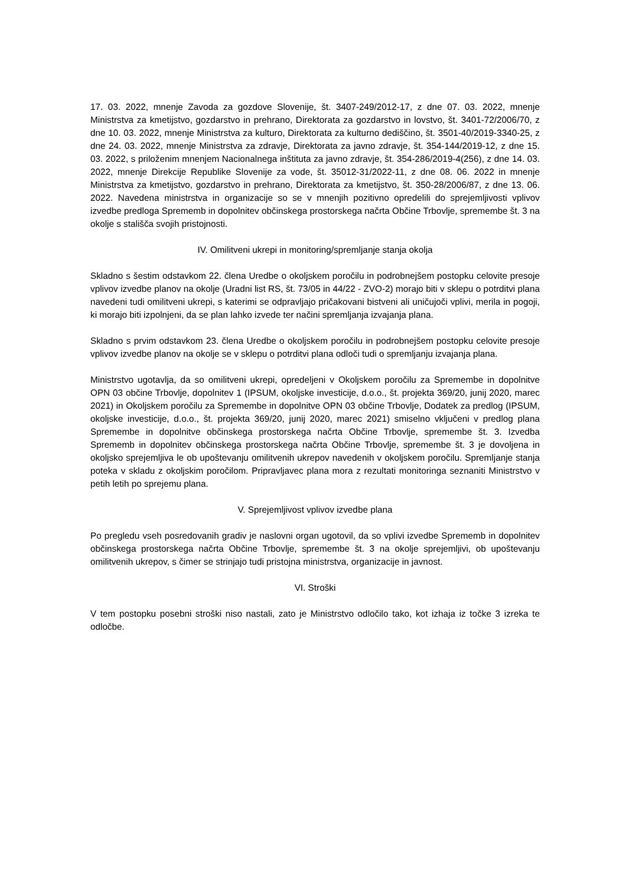17. 03. 2022, mnenje Zavoda za gozdove Slovenije, št. 3407-249/2012-17, z dne 07. 03. 2022, mnenje Ministrstva za kmetijstvo, gozdarstvo in prehrano, Direktorata za gozdarstvo in lovstvo, št. 3401-72/2006/70, z dne 10. 03. 2022, mnenje Ministrstva za kulturo, Direktorata za kulturno dediščino, št. 3501-40/2019-3340-25, z dne 24. 03. 2022, mnenje Ministrstva za zdravje, Direktorata za javno zdravje, št. 354-144/2019-12, z dne 15. 03. 2022, s priloženim mnenjem Nacionalnega inštituta za javno zdravje, št. 354-286/2019-4(256), z dne 14. 03. 2022, mnenje Direkcije Republike Slovenije za vode, št. 35012-31/2022-11, z dne 08. 06. 2022 in mnenje Ministrstva za kmetijstvo, gozdarstvo in prehrano, Direktorata za kmetijstvo, št. 350-28/2006/87, z dne 13. 06. 2022. Navedena ministrstva in organizacije so se v mnenjih pozitivno opredelili do sprejemljivosti vplivov izvedbe predloga Sprememb in dopolnitev občinskega prostorskega načrta Občine Trbovlje, spremembe št. 3 na okolje s stališča svojih pristojnosti.
IV. Omilitveni ukrepi in monitoring/spremljanje stanja okolja
Skladno s šestim odstavkom 22. člena Uredbe o okoljskem poročilu in podrobnejšem postopku celovite presoje vplivov izvedbe planov na okolje (Uradni list RS, št. 73/05 in 44/22 - ZVO-2) morajo biti v sklepu o potrditvi plana navedeni tudi omilitveni ukrepi, s katerimi se odpravljajo pričakovani bistveni ali uničujoči vplivi, merila in pogoji, ki morajo biti izpolnjeni, da se plan lahko izvede ter načini spremljanja izvajanja plana.
Skladno s prvim odstavkom 23. člena Uredbe o okoljskem poročilu in podrobnejšem postopku celovite presoje vplivov izvedbe planov na okolje se v sklepu o potrditvi plana odloči tudi o spremljanju izvajanja plana.
Ministrstvo ugotavlja, da so omilitveni ukrepi, opredeljeni v Okoljskem poročilu za Spremembe in dopolnitve OPN 03 občine Trbovlje, dopolnitev 1 (IPSUM, okoljske investicije, d.o.o., št. projekta 369/20, junij 2020, marec 2021) in Okoljskem poročilu za Spremembe in dopolnitve OPN 03 občine Trbovlje, Dodatek za predlog (IPSUM, okoljske investicije, d.o.o., št. projekta 369/20, junij 2020, marec 2021) smiselno vključeni v predlog plana Spremembe in dopolnitve občinskega prostorskega načrta Občine Trbovlje, spremembe št. 3. Izvedba Sprememb in dopolnitev občinskega prostorskega načrta Občine Trbovlje, spremembe št. 3 je dovoljena in okoljsko sprejemljiva le ob upoštevanju omilitvenih ukrepov navedenih v okoljskem poročilu. Spremljanje stanja poteka v skladu z okoljskim poročilom. Pripravljavec plana mora z rezultati monitoringa seznaniti Ministrstvo v petih letih po sprejemu plana.
V. Sprejemljivost vplivov izvedbe plana
Po pregledu vseh posredovanih gradiv je naslovni organ ugotovil, da so vplivi izvedbe Sprememb in dopolnitev občinskega prostorskega načrta Občine Trbovlje, spremembe št. 3 na okolje sprejemljivi, ob upoštevanju omilitvenih ukrepov, s čimer se strinjajo tudi pristojna ministrstva, organizacije in javnost.
VI. Stroški
V tem postopku posebni stroški niso nastali, zato je Ministrstvo odločilo tako, kot izhaja iz točke 3 izreka te odločbe.